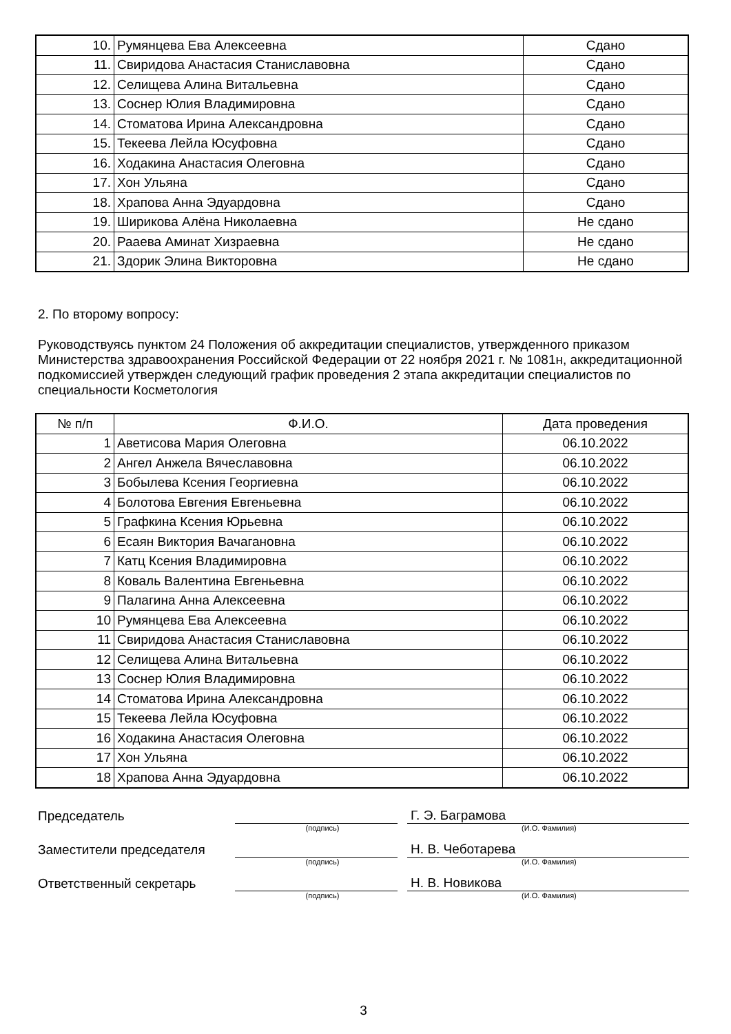| 10. | Румянцева Ева Алексеевна | Сдано |
| 11. | Свиридова Анастасия Станиславовна | Сдано |
| 12. | Селищева Алина Витальевна | Сдано |
| 13. | Соснер Юлия Владимировна | Сдано |
| 14. | Стоматова Ирина Александровна | Сдано |
| 15. | Текеева Лейла Юсуфовна | Сдано |
| 16. | Ходакина Анастасия Олеговна | Сдано |
| 17. | Хон Ульяна | Сдано |
| 18. | Храпова Анна Эдуардовна | Сдано |
| 19. | Ширикова Алёна Николаевна | Не сдано |
| 20. | Рааева Аминат Хизраевна | Не сдано |
| 21. | Здорик Элина Викторовна | Не сдано |
2. По второму вопросу:
Руководствуясь пунктом 24 Положения об аккредитации специалистов, утвержденного приказом Министерства здравоохранения Российской Федерации от 22 ноября 2021 г. № 1081н, аккредитационной подкомиссией утвержден следующий график проведения 2 этапа аккредитации специалистов по специальности Косметология
| № п/п | Ф.И.О. | Дата проведения |
| --- | --- | --- |
| 1 | Аветисова Мария Олеговна | 06.10.2022 |
| 2 | Ангел Анжела Вячеславовна | 06.10.2022 |
| 3 | Бобылева Ксения Георгиевна | 06.10.2022 |
| 4 | Болотова Евгения Евгеньевна | 06.10.2022 |
| 5 | Графкина Ксения Юрьевна | 06.10.2022 |
| 6 | Есаян Виктория Вачагановна | 06.10.2022 |
| 7 | Катц Ксения Владимировна | 06.10.2022 |
| 8 | Коваль Валентина Евгеньевна | 06.10.2022 |
| 9 | Палагина Анна Алексеевна | 06.10.2022 |
| 10 | Румянцева Ева Алексеевна | 06.10.2022 |
| 11 | Свиридова Анастасия Станиславовна | 06.10.2022 |
| 12 | Селищева Алина Витальевна | 06.10.2022 |
| 13 | Соснер Юлия Владимировна | 06.10.2022 |
| 14 | Стоматова Ирина Александровна | 06.10.2022 |
| 15 | Текеева Лейла Юсуфовна | 06.10.2022 |
| 16 | Ходакина Анастасия Олеговна | 06.10.2022 |
| 17 | Хон Ульяна | 06.10.2022 |
| 18 | Храпова Анна Эдуардовна | 06.10.2022 |
Председатель
Г. Э. Баграмова
(подпись) (И.О. Фамилия)
Заместители председателя
Н. В. Чеботарева
(подпись) (И.О. Фамилия)
Ответственный секретарь
Н. В. Новикова
(подпись) (И.О. Фамилия)
3